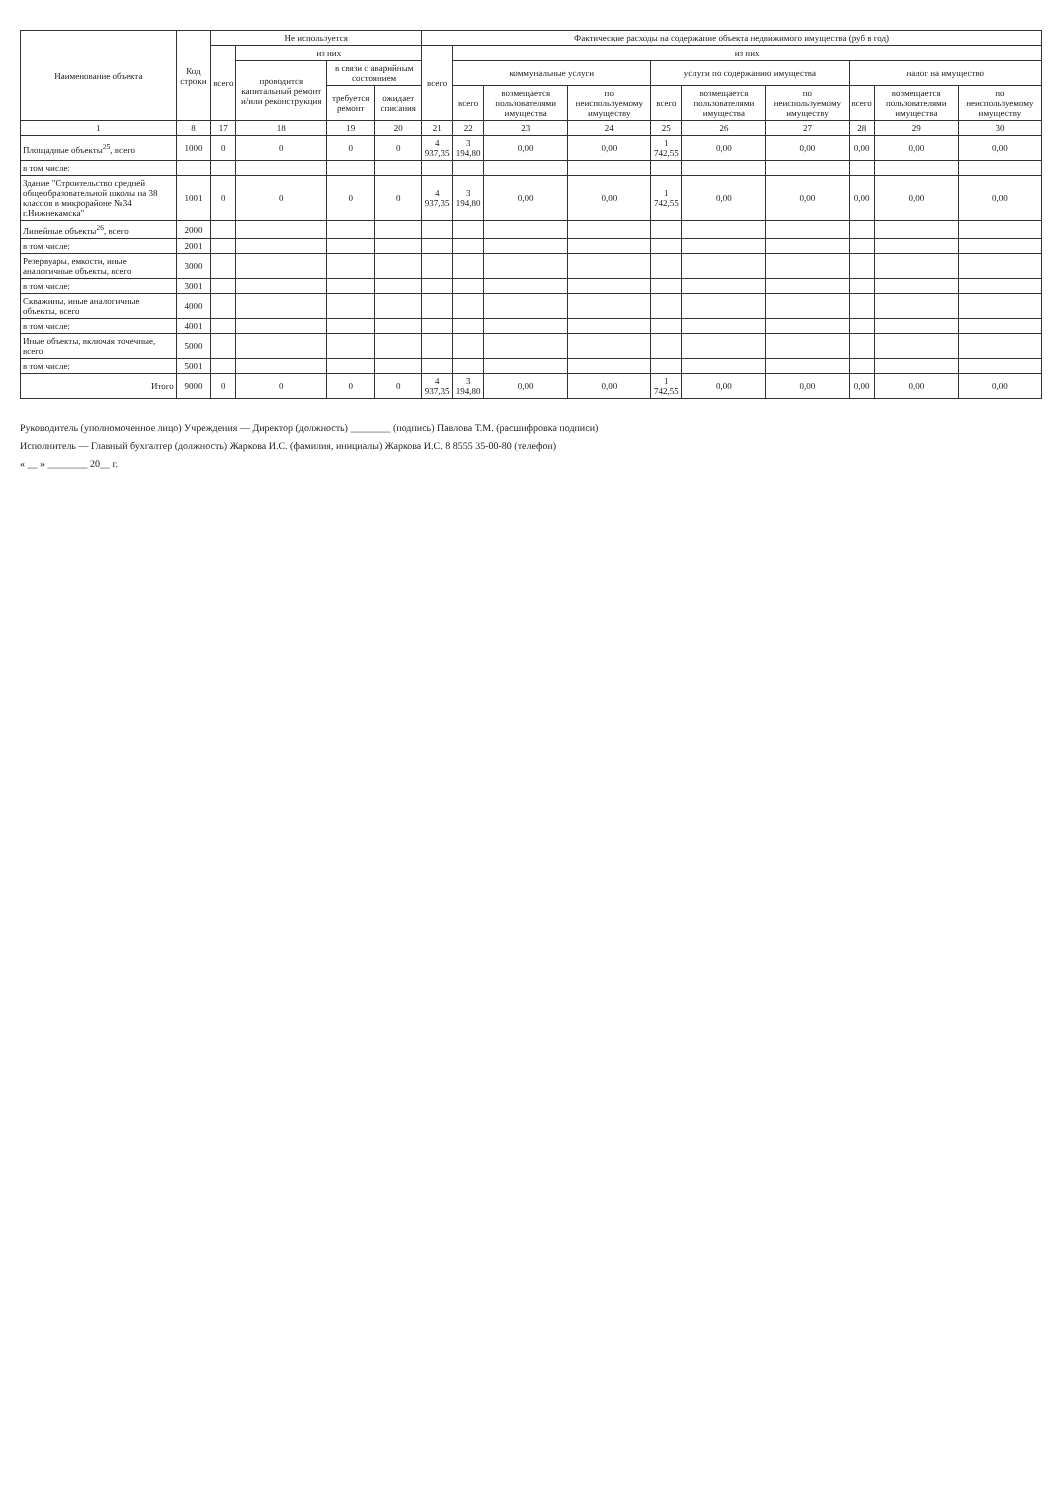| Наименование объекта | Код строки | Не используется | | | | Фактические расходы на содержание объекта недвижимого имущества (руб в год) | | | | | | | | | |
| --- | --- | --- | --- | --- | --- | --- | --- | --- | --- | --- | --- | --- | --- | --- | --- |
| | | всего | из них | | | всего | из них | | | | | | | | |
| | | | проводится капитальный ремонт и/или реконструкция | в связи с аварийным состоянием | | | коммунальные услуги | | | услуги по содержанию имущества | | | налог на имущество | | |
| | | | | требуется ремонт | ожидает списания | | всего | возмещается пользователями имущества | по неиспользуемому имуществу | всего | возмещается пользователями имущества | по неиспользуемому имуществу | всего | возмещается пользователями имущества | по неиспользуемому имуществу |
| 1 | 8 | 17 | 18 | 19 | 20 | 21 | 22 | 23 | 24 | 25 | 26 | 27 | 28 | 29 | 30 |
| Площадные объекты<sup>25</sup>, всего | 1000 | 0 | 0 | 0 | 0 | 4 937,35 | 3 194,80 | 0,00 | 0,00 | 1 742,55 | 0,00 | 0,00 | 0,00 | 0,00 | 0,00 |
| в том числе: | | | | | | | | | | | | | | | |
| Здание "Строительство средней общеобразовательной школы на 38 классов в микрорайоне №34 г.Нижнекамска" | 1001 | 0 | 0 | 0 | 0 | 4 937,35 | 3 194,80 | 0,00 | 0,00 | 1 742,55 | 0,00 | 0,00 | 0,00 | 0,00 | 0,00 |
| Линейные объекты<sup>26</sup>, всего | 2000 | | | | | | | | | | | | | | |
| в том числе: | 2001 | | | | | | | | | | | | | | |
| Резервуары, емкости, иные аналогичные объекты, всего | 3000 | | | | | | | | | | | | | | |
| в том числе: | 3001 | | | | | | | | | | | | | | |
| Скважины, иные аналогичные объекты, всего | 4000 | | | | | | | | | | | | | | |
| в том числе: | 4001 | | | | | | | | | | | | | | |
| Иные объекты, включая точечные, всего | 5000 | | | | | | | | | | | | | | |
| в том числе: | 5001 | | | | | | | | | | | | | | |
| Итого | 9000 | 0 | 0 | 0 | 0 | 4 937,35 | 3 194,80 | 0,00 | 0,00 | 1 742,55 | 0,00 | 0,00 | 0,00 | 0,00 | 0,00 |
Руководитель (уполномоченное лицо) Учреждения — Директор (должность) ________ (подпись) Павлова Т.М. (расшифровка подписи)
Исполнитель — Главный бухгалтер (должность) Жаркова И.С. (фамилия, инициалы) Жаркова И.С. 8 8555 35-00-80 (телефон)
« __ » ________ 20__ г.